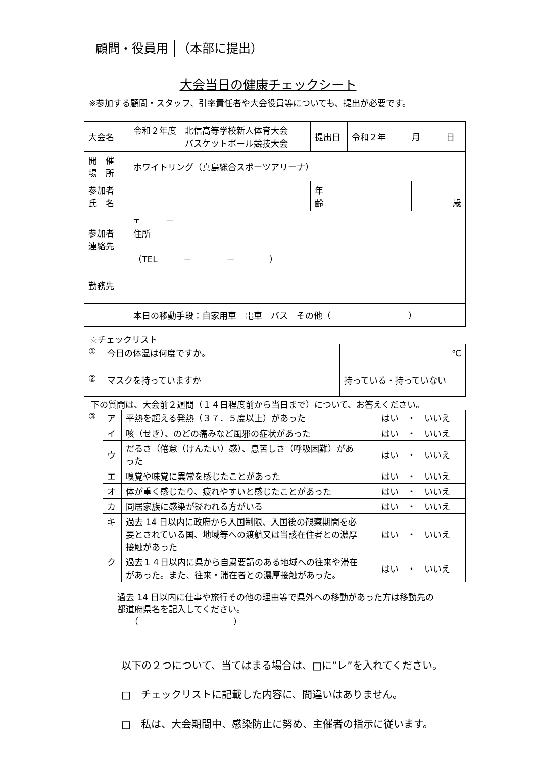顧問・役員用 （本部に提出）
大会当日の健康チェックシート
※参加する顧問・スタッフ、引率責任者や大会役員等についても、提出が必要です。
| 大会名 | 令和２年度 北信高等学校新人体育大会 バスケットボール競技大会 | 提出日 | 令和２年 月 日 | |
| 開 催 場 所 | ホワイトリング（真島総合スポーツアリーナ） | | | |
| 参加者 氏 名 | | 年 齢 | | 歳 |
| 参加者 連絡先 | 〒 － 住所 （TEL － － ） | | | |
| 勤務先 | | | | |
| | 本日の移動手段：自家用車 電車 バス その他（ ） | | | |
☆チェックリスト
| ① | 今日の体温は何度ですか。 | ℃ |
| ② | マスクを持っていますか | 持っている・持っていない |
下の質問は、大会前２週間（１４日程度前から当日まで）について、お答えください。
| ③ | ア | 平熱を超える発熱（３７．５度以上）があった | はい ・ いいえ |
| | イ | 咳（せき）、のどの痛みなど風邪の症状があった | はい ・ いいえ |
| | ウ | だるさ（倦怠（けんたい）感）、息苦しさ（呼吸困難）があった | はい ・ いいえ |
| | エ | 嗅覚や味覚に異常を感じたことがあった | はい ・ いいえ |
| | オ | 体が重く感じたり、疲れやすいと感じたことがあった | はい ・ いいえ |
| | カ | 同居家族に感染が疑われる方がいる | はい ・ いいえ |
| | キ | 過去 14 日以内に政府から入国制限、入国後の観察期間を必要とされている国、地域等への渡航又は当該在住者との濃厚接触があった | はい ・ いいえ |
| | ク | 過去１４日以内に県から自粛要請のある地域への往来や滞在があった。また、往来・滞在者との濃厚接触があった。 | はい ・ いいえ |
過去 14 日以内に仕事や旅行その他の理由等で県外への移動があった方は移動先の
都道府県名を記入してください。
　　（　　　　　　　　　　　）
以下の２つについて、当てはまる場合は、□に”レ”を入れてください。
□　チェックリストに記載した内容に、間違いはありません。
□　私は、大会期間中、感染防止に努め、主催者の指示に従います。